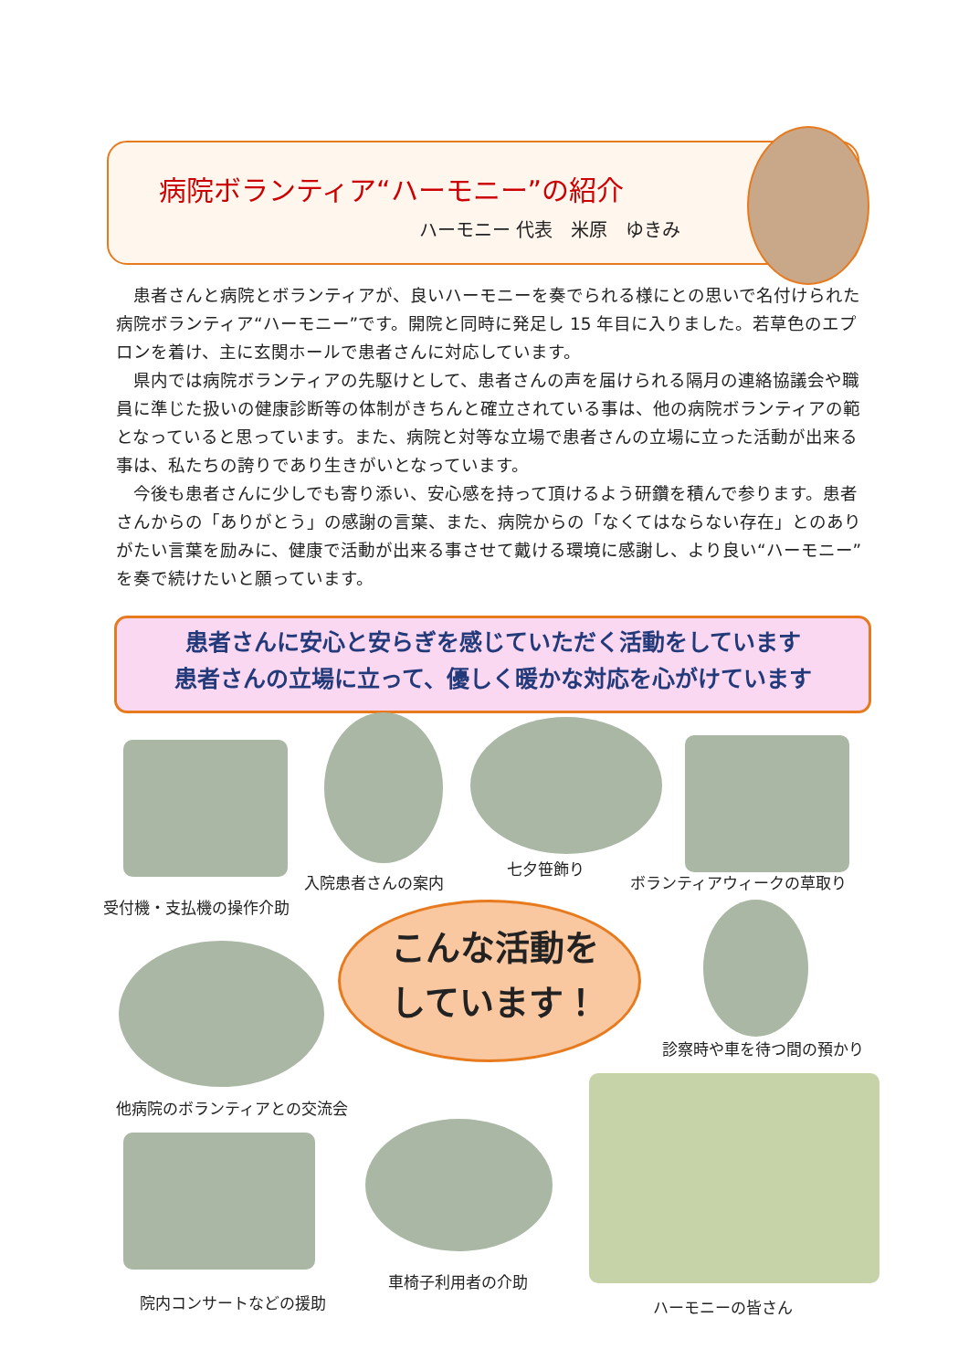病院ボランティア“ハーモニー”の紹介
ハーモニー 代表　米原　ゆきみ
患者さんと病院とボランティアが、良いハーモニーを奏でられる様にとの思いで名付けられた病院ボランティア“ハーモニー”です。開院と同時に発足し 15 年目に入りました。若草色のエプロンを着け、主に玄関ホールで患者さんに対応しています。
県内では病院ボランティアの先駆けとして、患者さんの声を届けられる隔月の連絡協議会や職員に準じた扱いの健康診断等の体制がきちんと確立されている事は、他の病院ボランティアの範となっていると思っています。また、病院と対等な立場で患者さんの立場に立った活動が出来る事は、私たちの誇りであり生きがいとなっています。
今後も患者さんに少しでも寄り添い、安心感を持って頂けるよう研鑽を積んで参ります。患者さんからの「ありがとう」の感謝の言葉、また、病院からの「なくてはならない存在」とのありがたい言葉を励みに、健康で活動が出来る事させて戴ける環境に感謝し、より良い“ハーモニー”を奏で続けたいと願っています。
患者さんに安心と安らぎを感じていただく活動をしています
患者さんの立場に立って、優しく暖かな対応を心がけています
入院患者さんの案内
七夕笹飾り
ボランティアウィークの草取り
受付機・支払機の操作介助
こんな活動を
しています！
診察時や車を待つ間の預かり
他病院のボランティアとの交流会
車椅子利用者の介助
院内コンサートなどの援助 ハーモニーの皆さん